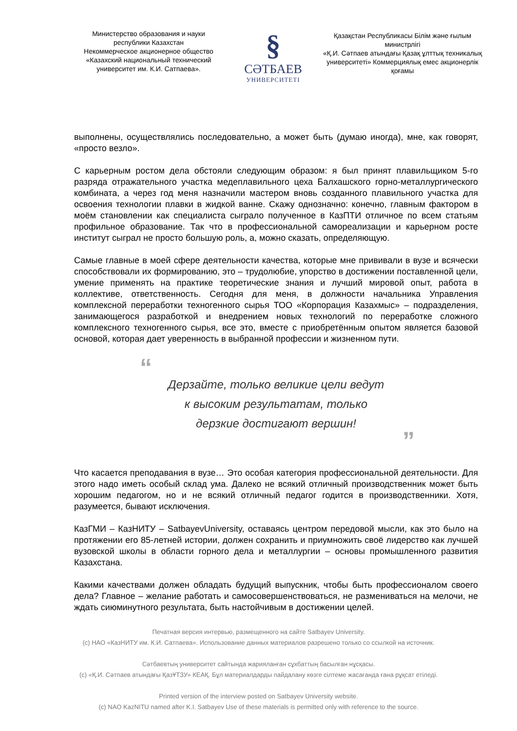Министерство образования и науки республики Казахстан
Некоммерческое акционерное общество «Казахский национальный технический университет им. К.И. Сатпаева».
§
СӘТБАЕВ
УНИВЕРСИТЕТІ
Қазақстан Республикасы Білім және ғылым министрлігі
«Қ.И. Сәтпаев атындағы Қазақ ұлттық техникалық университеті» Коммерциялық емес акционерлік қоғамы
выполнены, осуществлялись последовательно, а может быть (думаю иногда), мне, как говорят, «просто везло».
С карьерным ростом дела обстояли следующим образом: я был принят плавильщиком 5-го разряда отражательного участка медеплавильного цеха Балхашского горно-металлургического комбината, а через год меня назначили мастером вновь созданного плавильного участка для освоения технологии плавки в жидкой ванне. Скажу однозначно: конечно, главным фактором в моём становлении как специалиста сыграло полученное в КазПТИ отличное по всем статьям профильное образование. Так что в профессиональной самореализации и карьерном росте институт сыграл не просто большую роль, а, можно сказать, определяющую.
Самые главные в моей сфере деятельности качества, которые мне прививали в вузе и всячески способствовали их формированию, это – трудолюбие, упорство в достижении поставленной цели, умение применять на практике теоретические знания и лучший мировой опыт, работа в коллективе, ответственность. Сегодня для меня, в должности начальника Управления комплексной переработки техногенного сырья ТОО «Корпорация Казахмыс» – подразделения, занимающегося разработкой и внедрением новых технологий по переработке сложного комплексного техногенного сырья, все это, вместе с приобретённым опытом является базовой основой, которая дает уверенность в выбранной профессии и жизненном пути.
“
Дерзайте, только великие цели ведут
к высоким результатам, только
дерзкие достигают вершин!
”
Что касается преподавания в вузе… Это особая категория профессиональной деятельности. Для этого надо иметь особый склад ума. Далеко не всякий отличный производственник может быть хорошим педагогом, но и не всякий отличный педагог годится в производственники. Хотя, разумеется, бывают исключения.
КазГМИ – КазНИТУ – SatbayevUniversity, оставаясь центром передовой мысли, как это было на протяжении его 85-летней истории, должен сохранить и приумножить своё лидерство как лучшей вузовской школы в области горного дела и металлургии – основы промышленного развития Казахстана.
Какими качествами должен обладать будущий выпускник, чтобы быть профессионалом своего дела? Главное – желание работать и самосовершенствоваться, не размениваться на мелочи, не ждать сиюминутного результата, быть настойчивым в достижении целей.
Печатная версия интервью, размещенного на сайте Satbayev University.
(c) НАО «КазНИТУ им. К.И. Сатпаева». Использование данных материалов разрешено только со ссылкой на источник.
Сәтбаевтың университет сайтында жарияланған сұхбаттың басылған нұсқасы.
(c) «Қ.И. Сәтпаев атындағы ҚазҰТЗУ» КЕАҚ. Бұл материалдарды пайдалану көзге сілтеме жасағанда ғана рұқсат етіледі.
Printed version of the interview posted on Satbayev University website.
(c) NAO KazNITU named after K.I. Satbayev Use of these materials is permitted only with reference to the source.